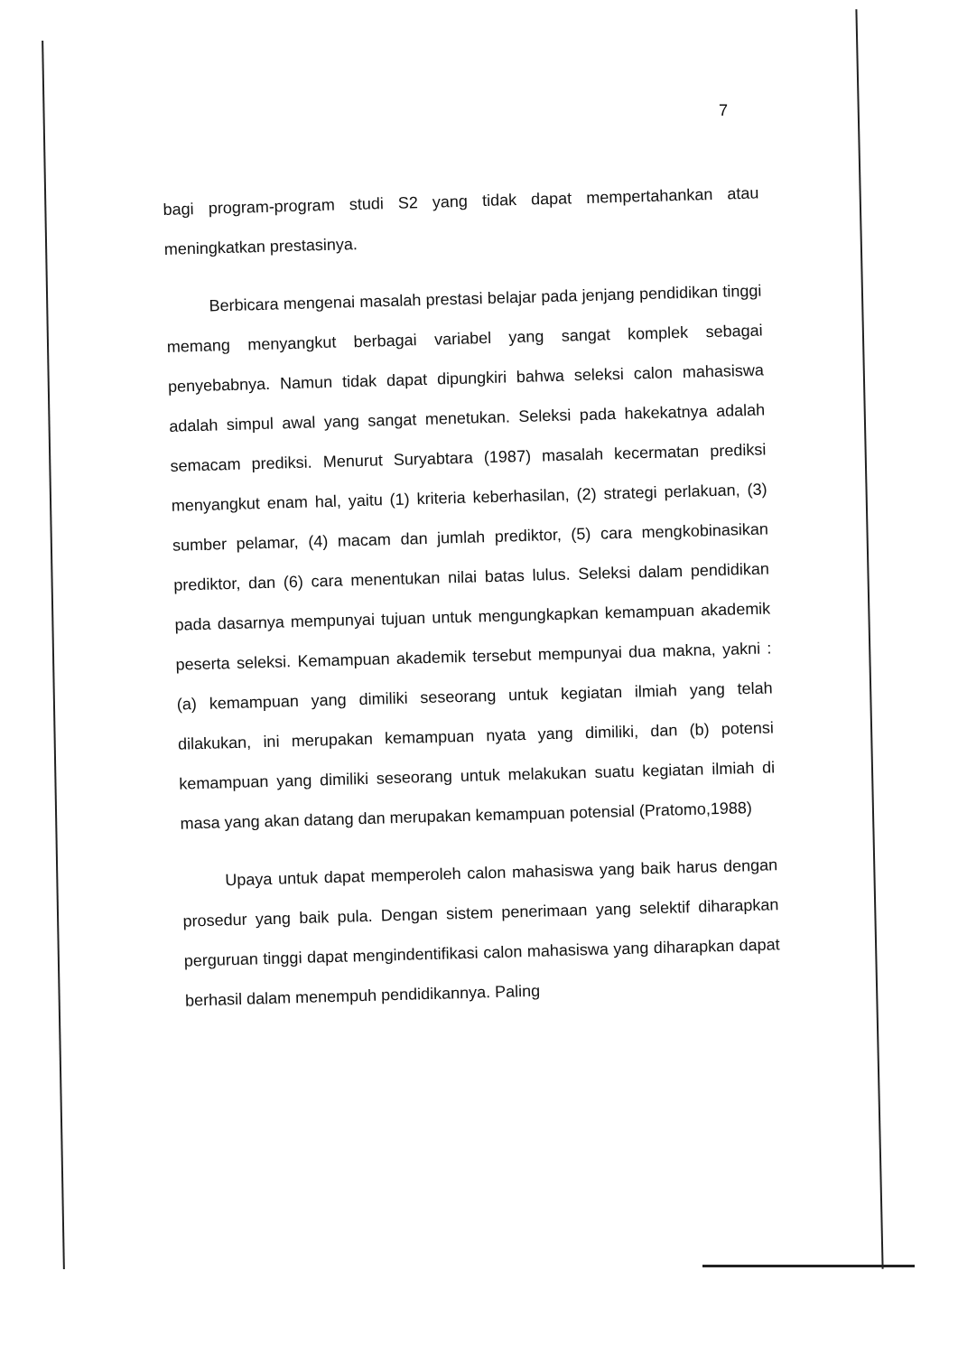7
bagi program-program studi S2 yang tidak dapat mempertahankan atau meningkatkan prestasinya.
Berbicara mengenai masalah prestasi belajar pada jenjang pendidikan tinggi memang menyangkut berbagai variabel yang sangat komplek sebagai penyebabnya. Namun tidak dapat dipungkiri bahwa seleksi calon mahasiswa adalah simpul awal yang sangat menetukan. Seleksi pada hakekatnya adalah semacam prediksi. Menurut Suryabtara (1987) masalah kecermatan prediksi menyangkut enam hal, yaitu (1) kriteria keberhasilan, (2) strategi perlakuan, (3) sumber pelamar, (4) macam dan jumlah prediktor, (5) cara mengkobinasikan prediktor, dan (6) cara menentukan nilai batas lulus. Seleksi dalam pendidikan pada dasarnya mempunyai tujuan untuk mengungkapkan kemampuan akademik peserta seleksi. Kemampuan akademik tersebut mempunyai dua makna, yakni : (a) kemampuan yang dimiliki seseorang untuk kegiatan ilmiah yang telah dilakukan, ini merupakan kemampuan nyata yang dimiliki, dan (b) potensi kemampuan yang dimiliki seseorang untuk melakukan suatu kegiatan ilmiah di masa yang akan datang dan merupakan kemampuan potensial (Pratomo,1988)
Upaya untuk dapat memperoleh calon mahasiswa yang baik harus dengan prosedur yang baik pula. Dengan sistem penerimaan yang selektif diharapkan perguruan tinggi dapat mengindentifikasi calon mahasiswa yang diharapkan dapat berhasil dalam menempuh pendidikannya. Paling